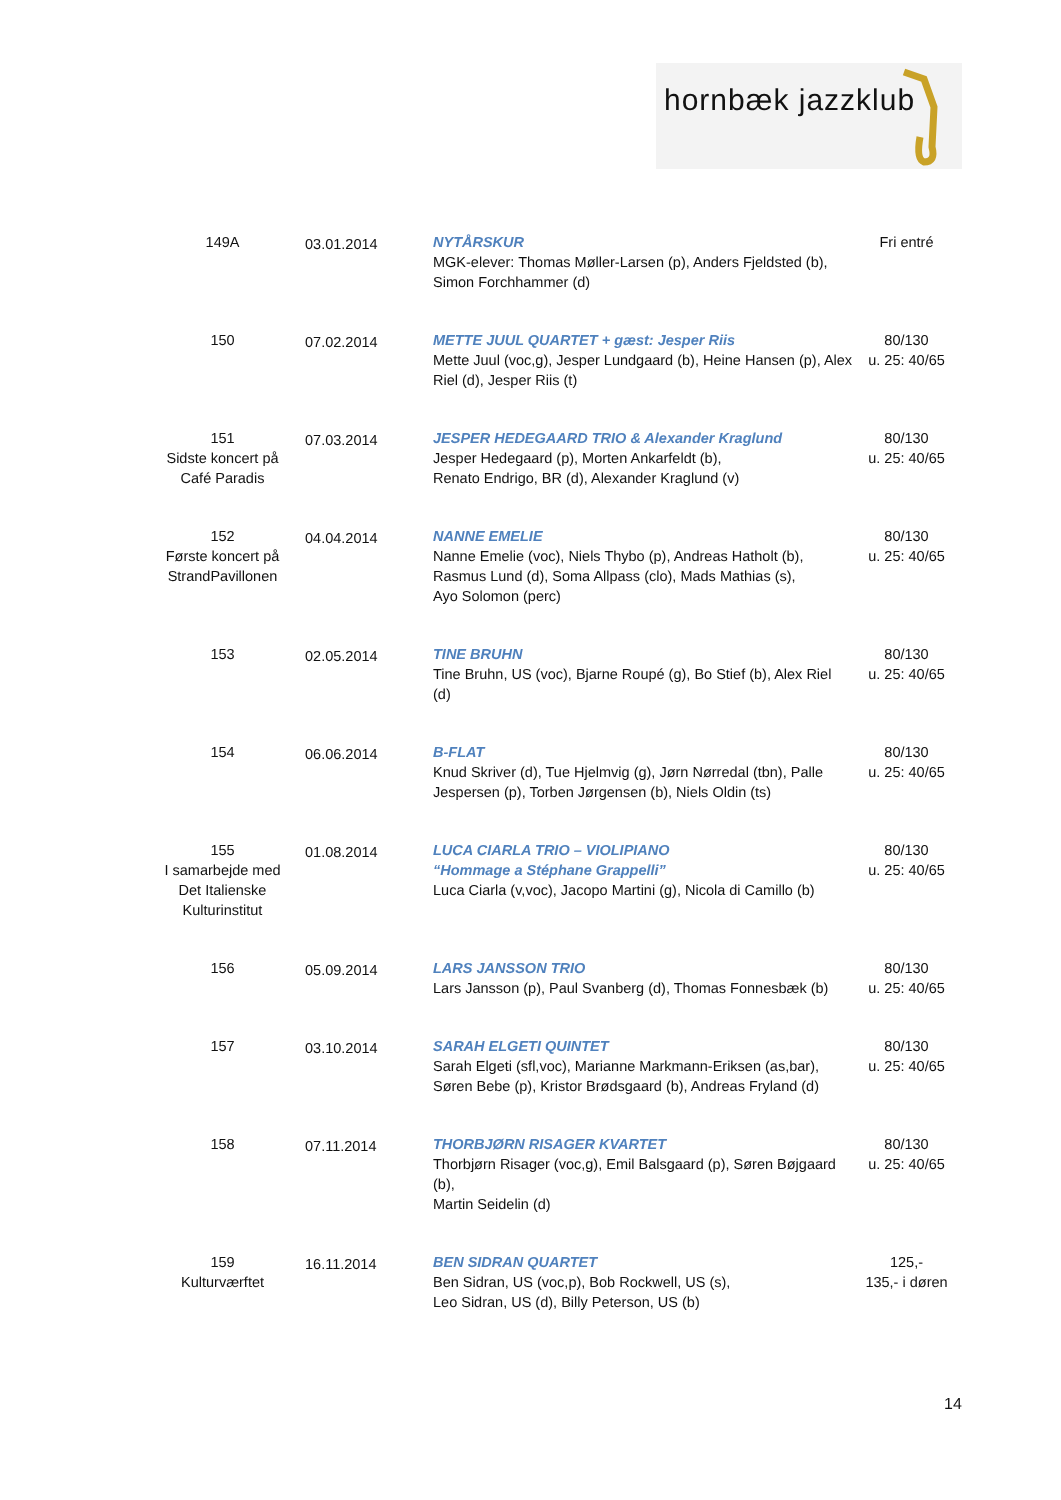hornbæk jazzklub
| 149A | 03.01.2014 | NYTÅRSKUR MGK-elever: Thomas Møller-Larsen (p), Anders Fjeldsted (b), Simon Forchhammer (d) | Fri entré |
| 150 | 07.02.2014 | METTE JUUL QUARTET + gæst: Jesper Riis Mette Juul (voc,g), Jesper Lundgaard (b), Heine Hansen (p), Alex Riel (d), Jesper Riis (t) | 80/130 u. 25: 40/65 |
| 151 Sidste koncert på Café Paradis | 07.03.2014 | JESPER HEDEGAARD TRIO & Alexander Kraglund Jesper Hedegaard (p), Morten Ankarfeldt (b), Renato Endrigo, BR (d), Alexander Kraglund (v) | 80/130 u. 25: 40/65 |
| 152 Første koncert på StrandPavillonen | 04.04.2014 | NANNE EMELIE Nanne Emelie (voc), Niels Thybo (p), Andreas Hatholt (b), Rasmus Lund (d), Soma Allpass (clo), Mads Mathias (s), Ayo Solomon (perc) | 80/130 u. 25: 40/65 |
| 153 | 02.05.2014 | TINE BRUHN Tine Bruhn, US (voc), Bjarne Roupé (g), Bo Stief (b), Alex Riel (d) | 80/130 u. 25: 40/65 |
| 154 | 06.06.2014 | B-FLAT Knud Skriver (d), Tue Hjelmvig (g), Jørn Nørredal (tbn), Palle Jespersen (p), Torben Jørgensen (b), Niels Oldin (ts) | 80/130 u. 25: 40/65 |
| 155 I samarbejde med Det Italienske Kulturinstitut | 01.08.2014 | LUCA CIARLA TRIO – VIOLIPIANO “Hommage a Stéphane Grappelli” Luca Ciarla (v,voc), Jacopo Martini (g), Nicola di Camillo (b) | 80/130 u. 25: 40/65 |
| 156 | 05.09.2014 | LARS JANSSON TRIO Lars Jansson (p), Paul Svanberg (d), Thomas Fonnesbæk (b) | 80/130 u. 25: 40/65 |
| 157 | 03.10.2014 | SARAH ELGETI QUINTET Sarah Elgeti (sfl,voc), Marianne Markmann-Eriksen (as,bar), Søren Bebe (p), Kristor Brødsgaard (b), Andreas Fryland (d) | 80/130 u. 25: 40/65 |
| 158 | 07.11.2014 | THORBJØRN RISAGER KVARTET Thorbjørn Risager (voc,g), Emil Balsgaard (p), Søren Bøjgaard (b), Martin Seidelin (d) | 80/130 u. 25: 40/65 |
| 159 Kulturværftet | 16.11.2014 | BEN SIDRAN QUARTET Ben Sidran, US (voc,p), Bob Rockwell, US (s), Leo Sidran, US (d), Billy Peterson, US (b) | 125,- 135,- i døren |
14